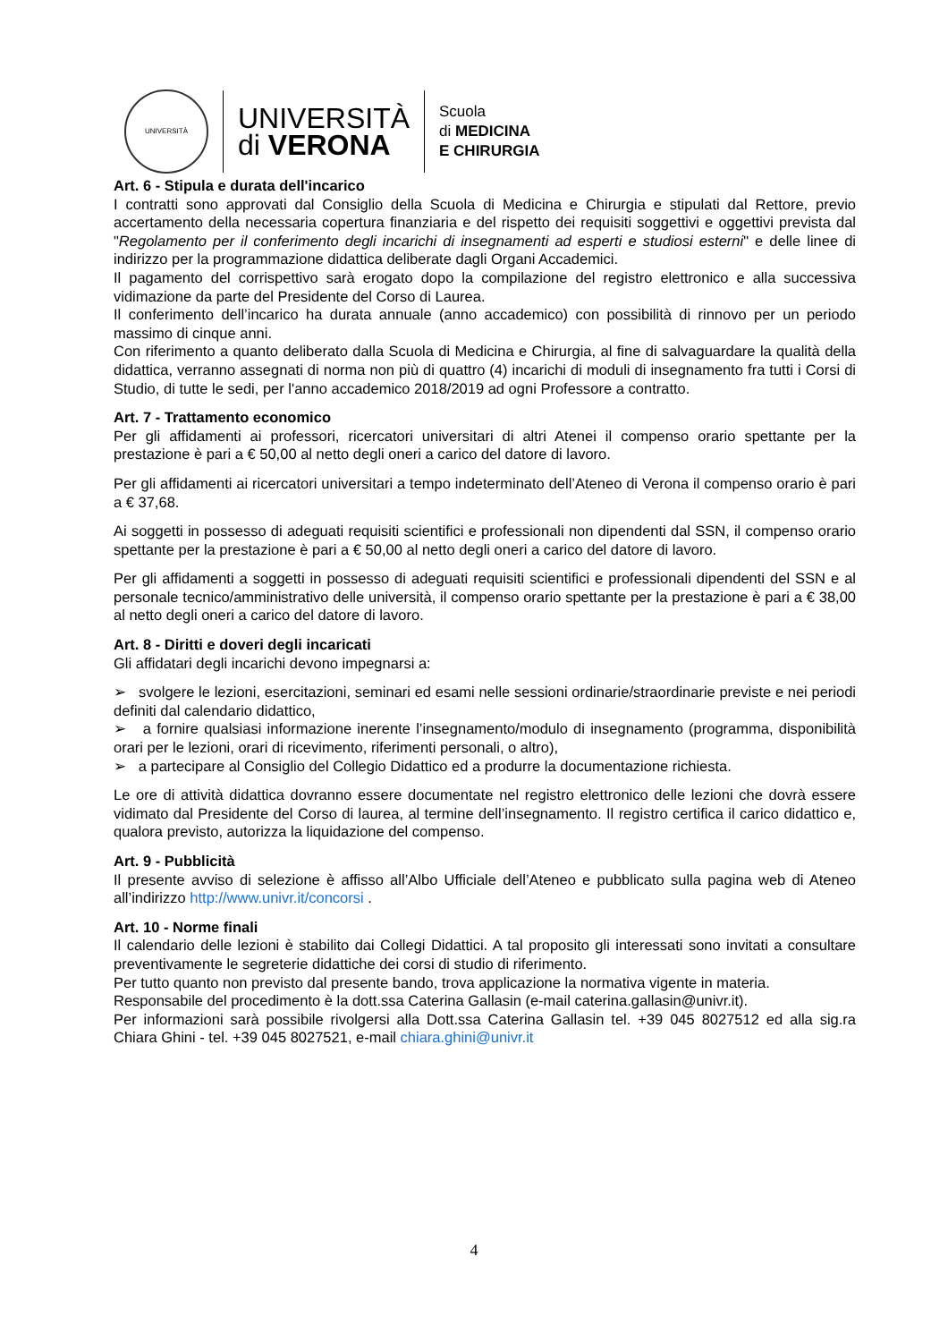UNIVERSITÀ
UNIVERSITÀ
di VERONA
Scuola
di MEDICINA
E CHIRURGIA
Art. 6 - Stipula e durata dell'incarico
I contratti sono approvati dal Consiglio della Scuola di Medicina e Chirurgia e stipulati dal Rettore, previo accertamento della necessaria copertura finanziaria e del rispetto dei requisiti soggettivi e oggettivi prevista dal "Regolamento per il conferimento degli incarichi di insegnamenti ad esperti e studiosi esterni" e delle linee di indirizzo per la programmazione didattica deliberate dagli Organi Accademici.
Il pagamento del corrispettivo sarà erogato dopo la compilazione del registro elettronico e alla successiva vidimazione da parte del Presidente del Corso di Laurea.
Il conferimento dell’incarico ha durata annuale (anno accademico) con possibilità di rinnovo per un periodo massimo di cinque anni.
Con riferimento a quanto deliberato dalla Scuola di Medicina e Chirurgia, al fine di salvaguardare la qualità della didattica, verranno assegnati di norma non più di quattro (4) incarichi di moduli di insegnamento fra tutti i Corsi di Studio, di tutte le sedi, per l'anno accademico 2018/2019 ad ogni Professore a contratto.
Art. 7 - Trattamento economico
Per gli affidamenti ai professori, ricercatori universitari di altri Atenei il compenso orario spettante per la prestazione è pari a € 50,00 al netto degli oneri a carico del datore di lavoro.
Per gli affidamenti ai ricercatori universitari a tempo indeterminato dell’Ateneo di Verona il compenso orario è pari a € 37,68.
Ai soggetti in possesso di adeguati requisiti scientifici e professionali non dipendenti dal SSN, il compenso orario spettante per la prestazione è pari a € 50,00 al netto degli oneri a carico del datore di lavoro.
Per gli affidamenti a soggetti in possesso di adeguati requisiti scientifici e professionali dipendenti del SSN e al personale tecnico/amministrativo delle università, il compenso orario spettante per la prestazione è pari a € 38,00 al netto degli oneri a carico del datore di lavoro.
Art. 8 - Diritti e doveri degli incaricati
Gli affidatari degli incarichi devono impegnarsi a:
➢ svolgere le lezioni, esercitazioni, seminari ed esami nelle sessioni ordinarie/straordinarie previste e nei periodi definiti dal calendario didattico,
➢ a fornire qualsiasi informazione inerente l’insegnamento/modulo di insegnamento (programma, disponibilità orari per le lezioni, orari di ricevimento, riferimenti personali, o altro),
➢ a partecipare al Consiglio del Collegio Didattico ed a produrre la documentazione richiesta.
Le ore di attività didattica dovranno essere documentate nel registro elettronico delle lezioni che dovrà essere vidimato dal Presidente del Corso di laurea, al termine dell’insegnamento. Il registro certifica il carico didattico e, qualora previsto, autorizza la liquidazione del compenso.
Art. 9 - Pubblicità
Il presente avviso di selezione è affisso all’Albo Ufficiale dell’Ateneo e pubblicato sulla pagina web di Ateneo all’indirizzo http://www.univr.it/concorsi .
Art. 10 - Norme finali
Il calendario delle lezioni è stabilito dai Collegi Didattici. A tal proposito gli interessati sono invitati a consultare preventivamente le segreterie didattiche dei corsi di studio di riferimento.
Per tutto quanto non previsto dal presente bando, trova applicazione la normativa vigente in materia.
Responsabile del procedimento è la dott.ssa Caterina Gallasin (e-mail caterina.gallasin@univr.it).
Per informazioni sarà possibile rivolgersi alla Dott.ssa Caterina Gallasin tel. +39 045 8027512 ed alla sig.ra Chiara Ghini - tel. +39 045 8027521, e-mail chiara.ghini@univr.it
4